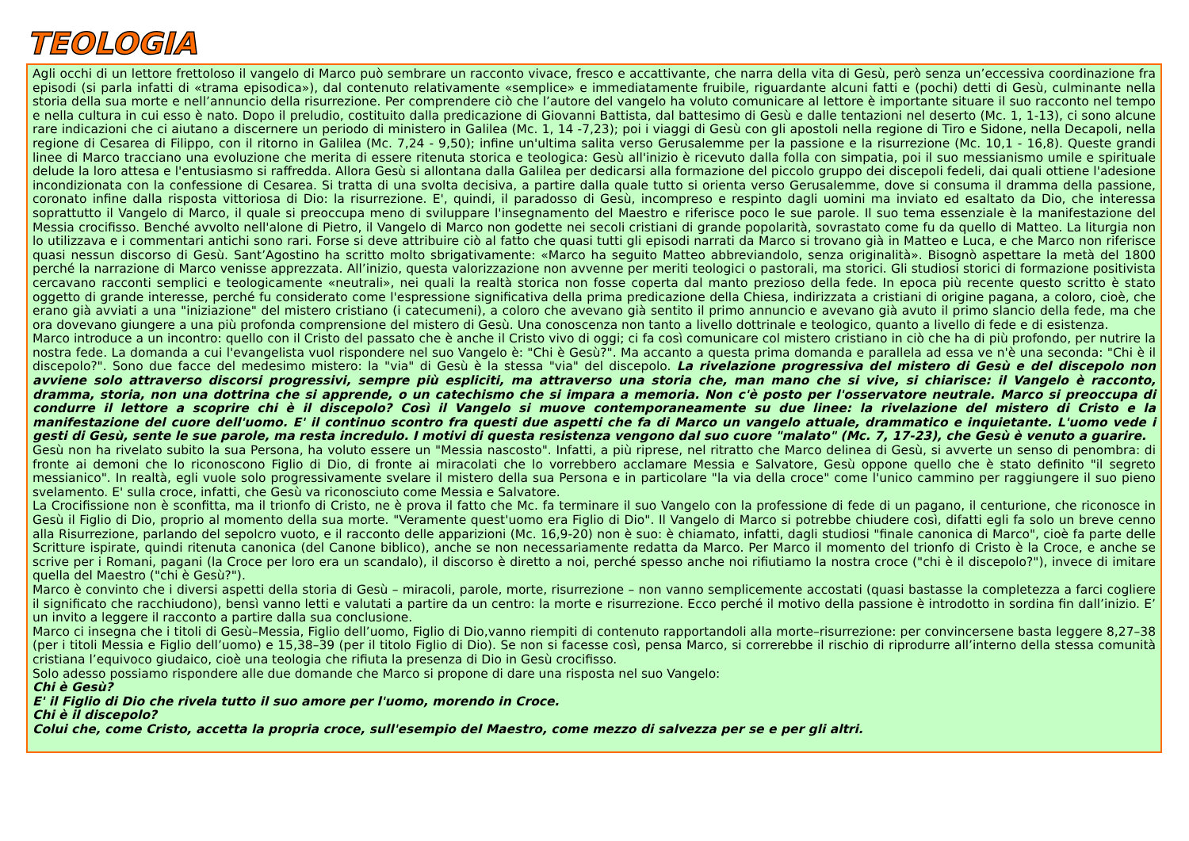TEOLOGIA
Agli occhi di un lettore frettoloso il vangelo di Marco può sembrare un racconto vivace, fresco e accattivante, che narra della vita di Gesù, però senza un’eccessiva coordinazione fra episodi (si parla infatti di «trama episodica»), dal contenuto relativamente «semplice» e immediatamente fruibile, riguardante alcuni fatti e (pochi) detti di Gesù, culminante nella storia della sua morte e nell’annuncio della risurrezione. Per comprendere ciò che l’autore del vangelo ha voluto comunicare al lettore è importante situare il suo racconto nel tempo e nella cultura in cui esso è nato. Dopo il preludio, costituito dalla predicazione di Giovanni Battista, dal battesimo di Gesù e dalle tentazioni nel deserto (Mc. 1, 1-13), ci sono alcune rare indicazioni che ci aiutano a discernere un periodo di ministero in Galilea (Mc. 1, 14 -7,23); poi i viaggi di Gesù con gli apostoli nella regione di Tiro e Sidone, nella Decapoli, nella regione di Cesarea di Filippo, con il ritorno in Galilea (Mc. 7,24 - 9,50); infine un'ultima salita verso Gerusalemme per la passione e la risurrezione (Mc. 10,1 - 16,8). Queste grandi linee di Marco tracciano una evoluzione che merita di essere ritenuta storica e teologica: Gesù all'inizio è ricevuto dalla folla con simpatia, poi il suo messianismo umile e spirituale delude la loro attesa e l'entusiasmo si raffredda. Allora Gesù si allontana dalla Galilea per dedicarsi alla formazione del piccolo gruppo dei discepoli fedeli, dai quali ottiene l'adesione incondizionata con la confessione di Cesarea. Si tratta di una svolta decisiva, a partire dalla quale tutto si orienta verso Gerusalemme, dove si consuma il dramma della passione, coronato infine dalla risposta vittoriosa di Dio: la risurrezione. E', quindi, il paradosso di Gesù, incompreso e respinto dagli uomini ma inviato ed esaltato da Dio, che interessa soprattutto il Vangelo di Marco, il quale si preoccupa meno di sviluppare l'insegnamento del Maestro e riferisce poco le sue parole. Il suo tema essenziale è la manifestazione del Messia crocifisso. Benché avvolto nell'alone di Pietro, il Vangelo di Marco non godette nei secoli cristiani di grande popolarità, sovrastato come fu da quello di Matteo. La liturgia non lo utilizzava e i commentari antichi sono rari. Forse si deve attribuire ciò al fatto che quasi tutti gli episodi narrati da Marco si trovano già in Matteo e Luca, e che Marco non riferisce quasi nessun discorso di Gesù. Sant’Agostino ha scritto molto sbrigativamente: «Marco ha seguito Matteo abbreviandolo, senza originalità». Bisognò aspettare la metà del 1800 perché la narrazione di Marco venisse apprezzata. All’inizio, questa valorizzazione non avvenne per meriti teologici o pastorali, ma storici. Gli studiosi storici di formazione positivista cercavano racconti semplici e teologicamente «neutrali», nei quali la realtà storica non fosse coperta dal manto prezioso della fede. In epoca più recente questo scritto è stato oggetto di grande interesse, perché fu considerato come l'espressione significativa della prima predicazione della Chiesa, indirizzata a cristiani di origine pagana, a coloro, cioè, che erano già avviati a una "iniziazione" del mistero cristiano (i catecumeni), a coloro che avevano già sentito il primo annuncio e avevano già avuto il primo slancio della fede, ma che ora dovevano giungere a una più profonda comprensione del mistero di Gesù. Una conoscenza non tanto a livello dottrinale e teologico, quanto a livello di fede e di esistenza.
Marco introduce a un incontro: quello con il Cristo del passato che è anche il Cristo vivo di oggi; ci fa così comunicare col mistero cristiano in ciò che ha di più profondo, per nutrire la nostra fede. La domanda a cui l'evangelista vuol rispondere nel suo Vangelo è: "Chi è Gesù?". Ma accanto a questa prima domanda e parallela ad essa ve n'è una seconda: "Chi è il discepolo?". Sono due facce del medesimo mistero: la "via" di Gesù è la stessa "via" del discepolo. La rivelazione progressiva del mistero di Gesù e del discepolo non avviene solo attraverso discorsi progressivi, sempre più espliciti, ma attraverso una storia che, man mano che si vive, si chiarisce: il Vangelo è racconto, dramma, storia, non una dottrina che si apprende, o un catechismo che si impara a memoria. Non c'è posto per l'osservatore neutrale. Marco si preoccupa di condurre il lettore a scoprire chi è il discepolo? Così il Vangelo si muove contemporaneamente su due linee: la rivelazione del mistero di Cristo e la manifestazione del cuore dell'uomo. E' il continuo scontro fra questi due aspetti che fa di Marco un vangelo attuale, drammatico e inquietante. L'uomo vede i gesti di Gesù, sente le sue parole, ma resta incredulo. I motivi di questa resistenza vengono dal suo cuore "malato" (Mc. 7, 17-23), che Gesù è venuto a guarire.
Gesù non ha rivelato subito la sua Persona, ha voluto essere un "Messia nascosto". Infatti, a più riprese, nel ritratto che Marco delinea di Gesù, si avverte un senso di penombra: di fronte ai demoni che lo riconoscono Figlio di Dio, di fronte ai miracolati che lo vorrebbero acclamare Messia e Salvatore, Gesù oppone quello che è stato definito "il segreto messianico". In realtà, egli vuole solo progressivamente svelare il mistero della sua Persona e in particolare "la via della croce" come l'unico cammino per raggiungere il suo pieno svelamento. E' sulla croce, infatti, che Gesù va riconosciuto come Messia e Salvatore.
La Crocifissione non è sconfitta, ma il trionfo di Cristo, ne è prova il fatto che Mc. fa terminare il suo Vangelo con la professione di fede di un pagano, il centurione, che riconosce in Gesù il Figlio di Dio, proprio al momento della sua morte. "Veramente quest'uomo era Figlio di Dio". Il Vangelo di Marco si potrebbe chiudere così, difatti egli fa solo un breve cenno alla Risurrezione, parlando del sepolcro vuoto, e il racconto delle apparizioni (Mc. 16,9-20) non è suo: è chiamato, infatti, dagli studiosi "finale canonica di Marco", cioè fa parte delle Scritture ispirate, quindi ritenuta canonica (del Canone biblico), anche se non necessariamente redatta da Marco. Per Marco il momento del trionfo di Cristo è la Croce, e anche se scrive per i Romani, pagani (la Croce per loro era un scandalo), il discorso è diretto a noi, perché spesso anche noi rifiutiamo la nostra croce ("chi è il discepolo?"), invece di imitare quella del Maestro ("chi è Gesù?").
Marco è convinto che i diversi aspetti della storia di Gesù – miracoli, parole, morte, risurrezione – non vanno semplicemente accostati (quasi bastasse la completezza a farci cogliere il significato che racchiudono), bensì vanno letti e valutati a partire da un centro: la morte e risurrezione. Ecco perché il motivo della passione è introdotto in sordina fin dall’inizio. E’ un invito a leggere il racconto a partire dalla sua conclusione.
Marco ci insegna che i titoli di Gesù–Messia, Figlio dell’uomo, Figlio di Dio,vanno riempiti di contenuto rapportandoli alla morte–risurrezione: per convincersene basta leggere 8,27–38 (per i titoli Messia e Figlio dell’uomo) e 15,38–39 (per il titolo Figlio di Dio). Se non si facesse così, pensa Marco, si correrebbe il rischio di riprodurre all’interno della stessa comunità cristiana l’equivoco giudaico, cioè una teologia che rifiuta la presenza di Dio in Gesù crocifisso.
Solo adesso possiamo rispondere alle due domande che Marco si propone di dare una risposta nel suo Vangelo:
Chi è Gesù?
E' il Figlio di Dio che rivela tutto il suo amore per l'uomo, morendo in Croce.
Chi è il discepolo?
Colui che, come Cristo, accetta la propria croce, sull'esempio del Maestro, come mezzo di salvezza per se e per gli altri.